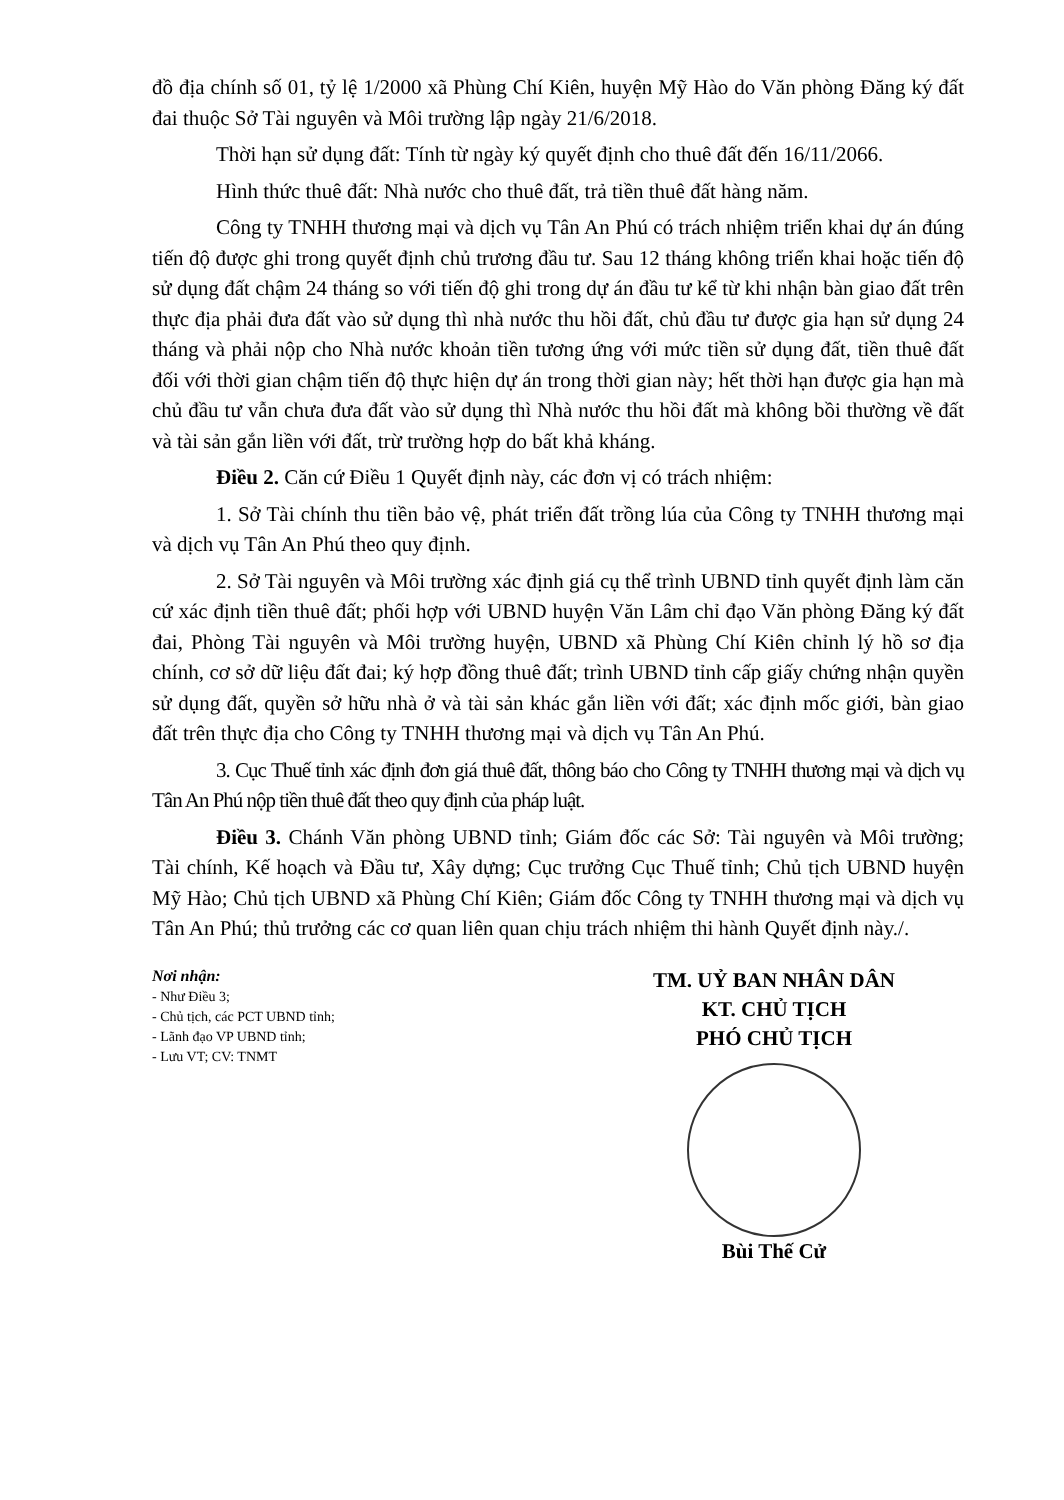đồ địa chính số 01, tỷ lệ 1/2000 xã Phùng Chí Kiên, huyện Mỹ Hào do Văn phòng Đăng ký đất đai thuộc Sở Tài nguyên và Môi trường lập ngày 21/6/2018.
Thời hạn sử dụng đất: Tính từ ngày ký quyết định cho thuê đất đến 16/11/2066.
Hình thức thuê đất: Nhà nước cho thuê đất, trả tiền thuê đất hàng năm.
Công ty TNHH thương mại và dịch vụ Tân An Phú có trách nhiệm triển khai dự án đúng tiến độ được ghi trong quyết định chủ trương đầu tư. Sau 12 tháng không triển khai hoặc tiến độ sử dụng đất chậm 24 tháng so với tiến độ ghi trong dự án đầu tư kể từ khi nhận bàn giao đất trên thực địa phải đưa đất vào sử dụng thì nhà nước thu hồi đất, chủ đầu tư được gia hạn sử dụng 24 tháng và phải nộp cho Nhà nước khoản tiền tương ứng với mức tiền sử dụng đất, tiền thuê đất đối với thời gian chậm tiến độ thực hiện dự án trong thời gian này; hết thời hạn được gia hạn mà chủ đầu tư vẫn chưa đưa đất vào sử dụng thì Nhà nước thu hồi đất mà không bồi thường về đất và tài sản gắn liền với đất, trừ trường hợp do bất khả kháng.
Điều 2. Căn cứ Điều 1 Quyết định này, các đơn vị có trách nhiệm:
1. Sở Tài chính thu tiền bảo vệ, phát triển đất trồng lúa của Công ty TNHH thương mại và dịch vụ Tân An Phú theo quy định.
2. Sở Tài nguyên và Môi trường xác định giá cụ thể trình UBND tỉnh quyết định làm căn cứ xác định tiền thuê đất; phối hợp với UBND huyện Văn Lâm chỉ đạo Văn phòng Đăng ký đất đai, Phòng Tài nguyên và Môi trường huyện, UBND xã Phùng Chí Kiên chỉnh lý hồ sơ địa chính, cơ sở dữ liệu đất đai; ký hợp đồng thuê đất; trình UBND tỉnh cấp giấy chứng nhận quyền sử dụng đất, quyền sở hữu nhà ở và tài sản khác gắn liền với đất; xác định mốc giới, bàn giao đất trên thực địa cho Công ty TNHH thương mại và dịch vụ Tân An Phú.
3. Cục Thuế tỉnh xác định đơn giá thuê đất, thông báo cho Công ty TNHH thương mại và dịch vụ Tân An Phú nộp tiền thuê đất theo quy định của pháp luật.
Điều 3. Chánh Văn phòng UBND tỉnh; Giám đốc các Sở: Tài nguyên và Môi trường; Tài chính, Kế hoạch và Đầu tư, Xây dựng; Cục trưởng Cục Thuế tỉnh; Chủ tịch UBND huyện Mỹ Hào; Chủ tịch UBND xã Phùng Chí Kiên; Giám đốc Công ty TNHH thương mại và dịch vụ Tân An Phú; thủ trưởng các cơ quan liên quan chịu trách nhiệm thi hành Quyết định này./.
Nơi nhận:
- Như Điều 3;
- Chủ tịch, các PCT UBND tỉnh;
- Lãnh đạo VP UBND tỉnh;
- Lưu VT; CV: TNMT
TM. UỶ BAN NHÂN DÂN
KT. CHỦ TỊCH
PHÓ CHỦ TỊCH
Bùi Thế Cử